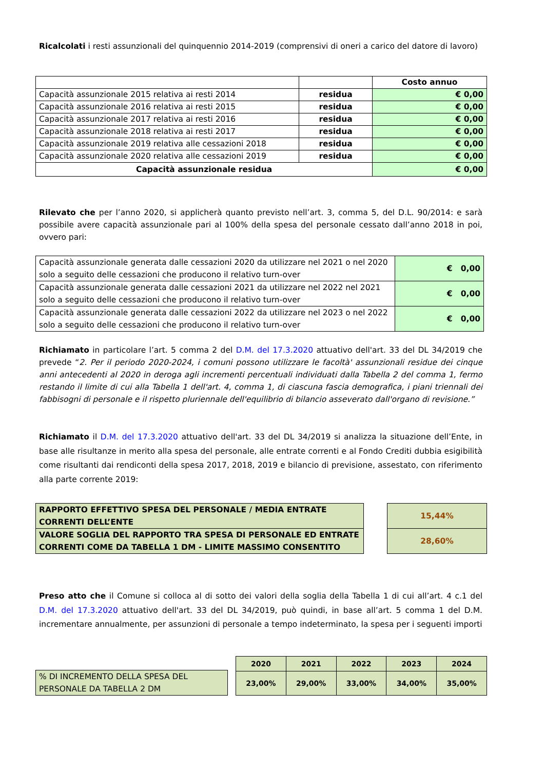Ricalcolati i resti assunzionali del quinquennio 2014-2019 (comprensivi di oneri a carico del datore di lavoro)
| | | Costo annuo |
| Capacità assunzionale 2015 relativa ai resti 2014 | residua | € 0,00 |
| Capacità assunzionale 2016 relativa ai resti 2015 | residua | € 0,00 |
| Capacità assunzionale 2017 relativa ai resti 2016 | residua | € 0,00 |
| Capacità assunzionale 2018 relativa ai resti 2017 | residua | € 0,00 |
| Capacità assunzionale 2019 relativa alle cessazioni 2018 | residua | € 0,00 |
| Capacità assunzionale 2020 relativa alle cessazioni 2019 | residua | € 0,00 |
| Capacità assunzionale residua | | € 0,00 |
Rilevato che per l’anno 2020, si applicherà quanto previsto nell’art. 3, comma 5, del D.L. 90/2014: e sarà possibile avere capacità assunzionale pari al 100% della spesa del personale cessato dall’anno 2018 in poi, ovvero pari:
| Capacità assunzionale generata dalle cessazioni 2020 da utilizzare nel 2021 o nel 2020 solo a seguito delle cessazioni che producono il relativo turn-over | € 0,00 |
| Capacità assunzionale generata dalle cessazioni 2021 da utilizzare nel 2022 nel 2021 solo a seguito delle cessazioni che producono il relativo turn-over | € 0,00 |
| Capacità assunzionale generata dalle cessazioni 2022 da utilizzare nel 2023 o nel 2022 solo a seguito delle cessazioni che producono il relativo turn-over | € 0,00 |
Richiamato in particolare l’art. 5 comma 2 del D.M. del 17.3.2020 attuativo dell'art. 33 del DL 34/2019 che prevede “2. Per il periodo 2020-2024, i comuni possono utilizzare le facoltà' assunzionali residue dei cinque anni antecedenti al 2020 in deroga agli incrementi percentuali individuati dalla Tabella 2 del comma 1, fermo restando il limite di cui alla Tabella 1 dell'art. 4, comma 1, di ciascuna fascia demografica, i piani triennali dei fabbisogni di personale e il rispetto pluriennale dell'equilibrio di bilancio asseverato dall'organo di revisione.”
Richiamato il D.M. del 17.3.2020 attuativo dell'art. 33 del DL 34/2019 si analizza la situazione dell’Ente, in base alle risultanze in merito alla spesa del personale, alle entrate correnti e al Fondo Crediti dubbia esigibilità come risultanti dai rendiconti della spesa 2017, 2018, 2019 e bilancio di previsione, assestato, con riferimento alla parte corrente 2019:
| RAPPORTO EFFETTIVO SPESA DEL PERSONALE / MEDIA ENTRATE CORRENTI DELL’ENTE |
| VALORE SOGLIA DEL RAPPORTO TRA SPESA DI PERSONALE ED ENTRATE CORRENTI COME DA TABELLA 1 DM - LIMITE MASSIMO CONSENTITO |
| 15,44% |
| 28,60% |
Preso atto che il Comune si colloca al di sotto dei valori della soglia della Tabella 1 di cui all’art. 4 c.1 del D.M. del 17.3.2020 attuativo dell'art. 33 del DL 34/2019, può quindi, in base all’art. 5 comma 1 del D.M. incrementare annualmente, per assunzioni di personale a tempo indeterminato, la spesa per i seguenti importi
| % DI INCREMENTO DELLA SPESA DEL PERSONALE DA TABELLA 2 DM |
| 2020 | 2021 | 2022 | 2023 | 2024 |
| --- | --- | --- | --- | --- |
| 23,00% | 29,00% | 33,00% | 34,00% | 35,00% |